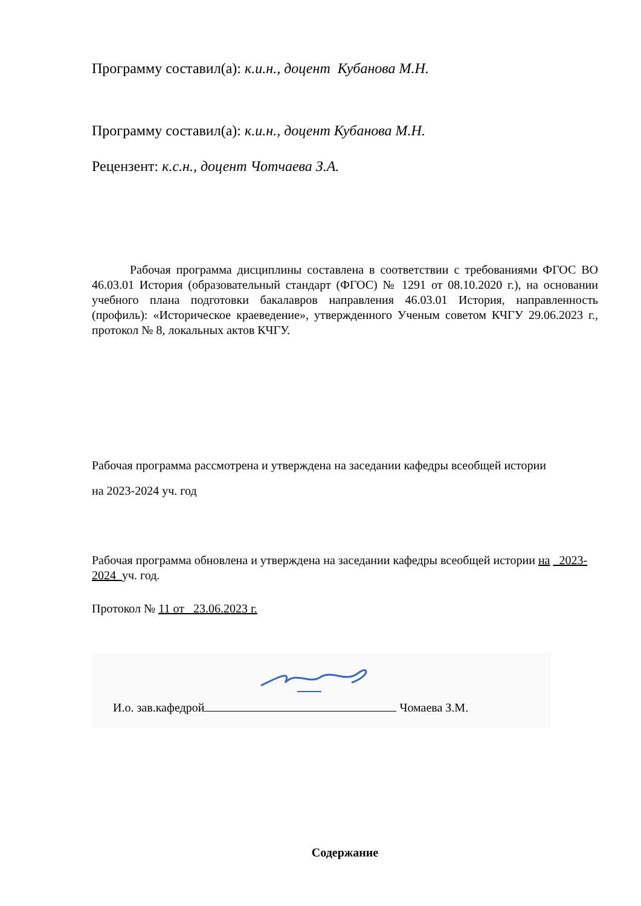Программу составил(а): к.и.н., доцент Кубанова М.Н.
Программу составил(а): к.и.н., доцент Кубанова М.Н.
Рецензент: к.с.н., доцент Чотчаева З.А.
Рабочая программа дисциплины составлена в соответствии с требованиями ФГОС ВО 46.03.01 История (образовательный стандарт (ФГОС) № 1291 от 08.10.2020 г.), на основании учебного плана подготовки бакалавров направления 46.03.01 История, направленность (профиль): «Историческое краеведение», утвержденного Ученым советом КЧГУ 29.06.2023 г., протокол № 8, локальных актов КЧГУ.
Рабочая программа рассмотрена и утверждена на заседании кафедры всеобщей истории
на 2023-2024 уч. год
Рабочая программа обновлена и утверждена на заседании кафедры всеобщей истории на _2023-2024_уч. год.
Протокол № 11 от 23.06.2023 г.
И.о. зав.кафедрой Чомаева З.М.
Содержание